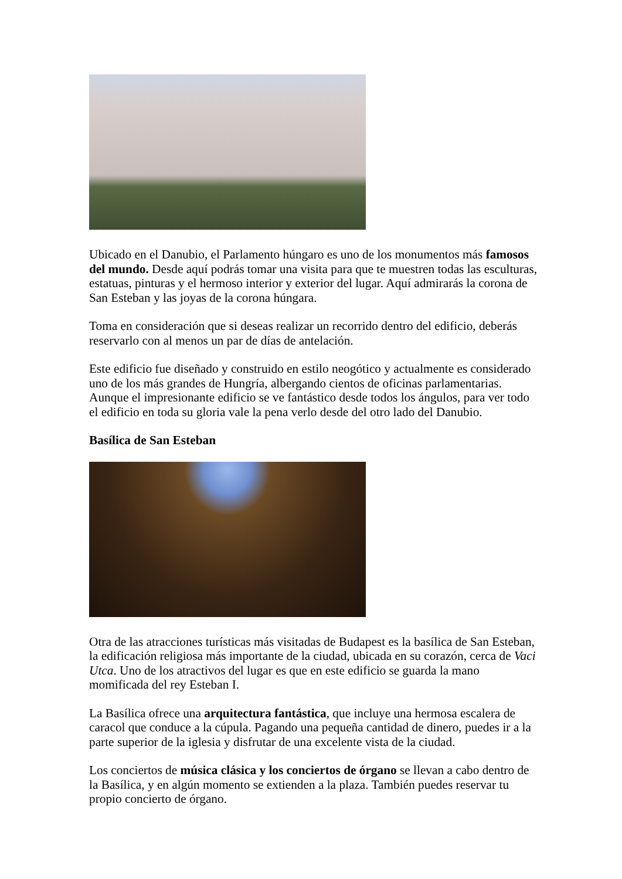Ubicado en el Danubio, el Parlamento húngaro es uno de los monumentos más famosos del mundo. Desde aquí podrás tomar una visita para que te muestren todas las esculturas, estatuas, pinturas y el hermoso interior y exterior del lugar. Aquí admirarás la corona de San Esteban y las joyas de la corona húngara.
Toma en consideración que si deseas realizar un recorrido dentro del edificio, deberás reservarlo con al menos un par de días de antelación.
Este edificio fue diseñado y construido en estilo neogótico y actualmente es considerado uno de los más grandes de Hungría, albergando cientos de oficinas parlamentarias. Aunque el impresionante edificio se ve fantástico desde todos los ángulos, para ver todo el edificio en toda su gloria vale la pena verlo desde del otro lado del Danubio.
Basílica de San Esteban
Otra de las atracciones turísticas más visitadas de Budapest es la basílica de San Esteban, la edificación religiosa más importante de la ciudad, ubicada en su corazón, cerca de Vaci Utca. Uno de los atractivos del lugar es que en este edificio se guarda la mano momificada del rey Esteban I.
La Basílica ofrece una arquitectura fantástica, que incluye una hermosa escalera de caracol que conduce a la cúpula. Pagando una pequeña cantidad de dinero, puedes ir a la parte superior de la iglesia y disfrutar de una excelente vista de la ciudad.
Los conciertos de música clásica y los conciertos de órgano se llevan a cabo dentro de la Basílica, y en algún momento se extienden a la plaza. También puedes reservar tu propio concierto de órgano.